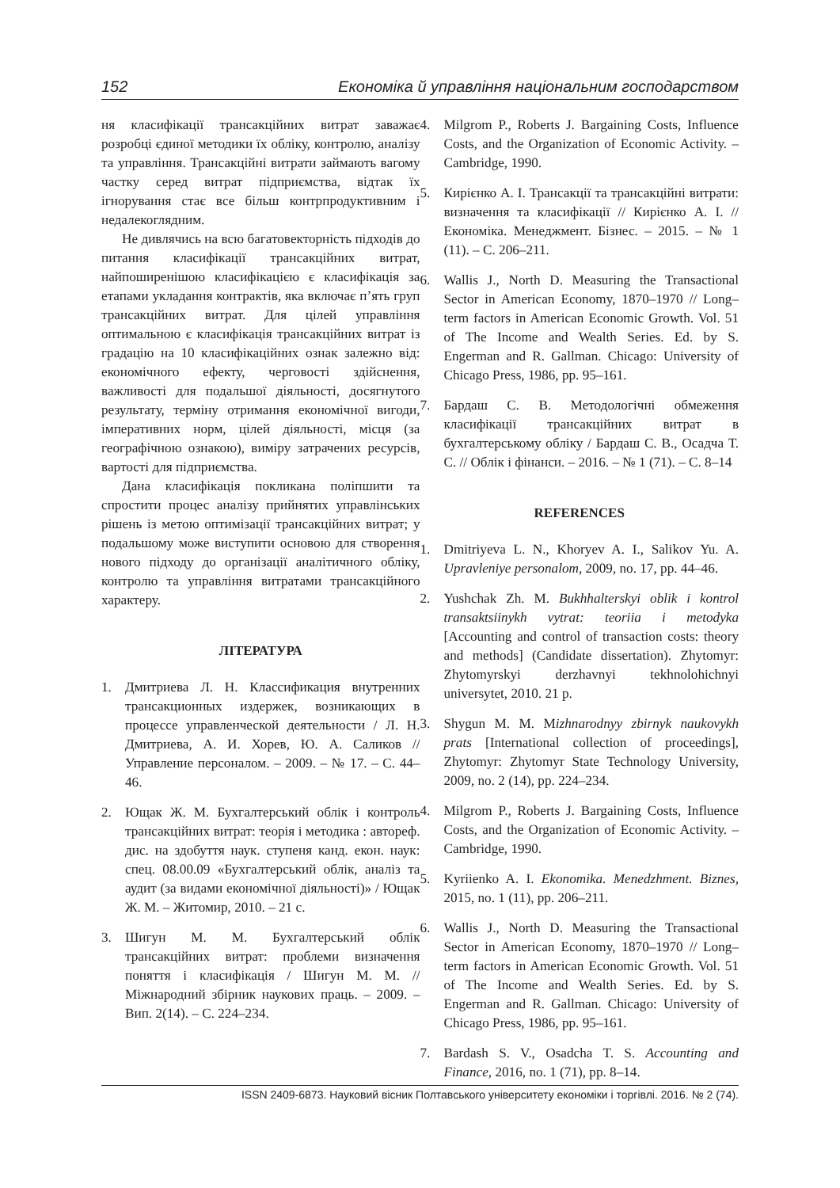152 Економіка й управління національним господарством
ня класифікації трансакційних витрат заважає розробці єдиної методики їх обліку, контролю, аналізу та управління. Трансакційні витрати займають вагому частку серед витрат підприємства, відтак їх ігнорування стає все більш контрпродуктивним і недалекоглядним.
Не дивлячись на всю багатовекторність підходів до питання класифікації трансакційних витрат, найпоширенішою класифікацією є класифікація за етапами укладання контрактів, яка включає п’ять груп трансакційних витрат. Для цілей управління оптимальною є класифікація трансакційних витрат із градацію на 10 класифікаційних ознак залежно від: економічного ефекту, черговості здійснення, важливості для подальшої діяльності, досягнутого результату, терміну отримання економічної вигоди, імперативних норм, цілей діяльності, місця (за географічною ознакою), виміру затрачених ресурсів, вартості для підприємства.
Дана класифікація покликана поліпшити та спростити процес аналізу прийнятих управлінських рішень із метою оптимізації трансакційних витрат; у подальшому може виступити основою для створення нового підходу до організації аналітичного обліку, контролю та управління витратами трансакційного характеру.
ЛІТЕРАТУРА
1. Дмитриева Л. Н. Классификация внутренних трансакционных издержек, возникающих в процессе управленческой деятельности / Л. Н. Дмитриева, А. И. Хорев, Ю. А. Саликов // Управление персоналом. – 2009. – № 17. – С. 44–46.
2. Ющак Ж. М. Бухгалтерський облік і контроль трансакційних витрат: теорія і методика : автореф. дис. на здобуття наук. ступеня канд. екон. наук: спец. 08.00.09 «Бухгалтерський облік, аналіз та аудит (за видами економічної діяльності)» / Ющак Ж. М. – Житомир, 2010. – 21 с.
3. Шигун М. М. Бухгалтерський облік трансакційних витрат: проблеми визначення поняття і класифікація / Шигун М. М. // Міжнародний збірник наукових праць. – 2009. – Вип. 2(14). – С. 224–234.
4. Milgrom P., Roberts J. Bargaining Costs, Influence Costs, and the Organization of Economic Activity. – Cambridge, 1990.
5. Кирієнко А. І. Трансакції та трансакційні витрати: визначення та класифікації // Кирієнко А. І. // Економіка. Менеджмент. Бізнес. – 2015. – № 1 (11). – С. 206–211.
6. Wallis J., North D. Measuring the Transactional Sector in American Economy, 1870–1970 // Long– term factors in American Economic Growth. Vol. 51 of The Income and Wealth Series. Ed. by S. Engerman and R. Gallman. Chicago: University of Chicago Press, 1986, pp. 95–161.
7. Бардаш С. В. Методологічні обмеження класифікації трансакційних витрат в бухгалтерському обліку / Бардаш С. В., Осадча Т. С. // Облік і фінанси. – 2016. – № 1 (71). – С. 8–14
REFERENCES
1. Dmitriyeva L. N., Khoryev A. I., Salikov Yu. A. Upravleniye personalom, 2009, no. 17, pp. 44–46.
2. Yushchak Zh. M. Bukhhalterskyi oblik i kontrol transaktsiinykh vytrat: teoriia i metodyka [Accounting and control of transaction costs: theory and methods] (Candidate dissertation). Zhytomyr: Zhytomyrskyi derzhavnyi tekhnolohichnyi universytet, 2010. 21 p.
3. Shygun M. M. Mizhnarodnyy zbirnyk naukovykh prats [International collection of proceedings], Zhytomyr: Zhytomyr State Technology University, 2009, no. 2 (14), pp. 224–234.
4. Milgrom P., Roberts J. Bargaining Costs, Influence Costs, and the Organization of Economic Activity. – Cambridge, 1990.
5. Kyriienko A. I. Ekonomika. Menedzhment. Biznes, 2015, no. 1 (11), pp. 206–211.
6. Wallis J., North D. Measuring the Transactional Sector in American Economy, 1870–1970 // Long– term factors in American Economic Growth. Vol. 51 of The Income and Wealth Series. Ed. by S. Engerman and R. Gallman. Chicago: University of Chicago Press, 1986, pp. 95–161.
7. Bardash S. V., Osadcha T. S. Accounting and Finance, 2016, no. 1 (71), pp. 8–14.
ISSN 2409-6873. Науковий вісник Полтавського університету економіки і торгівлі. 2016. № 2 (74).